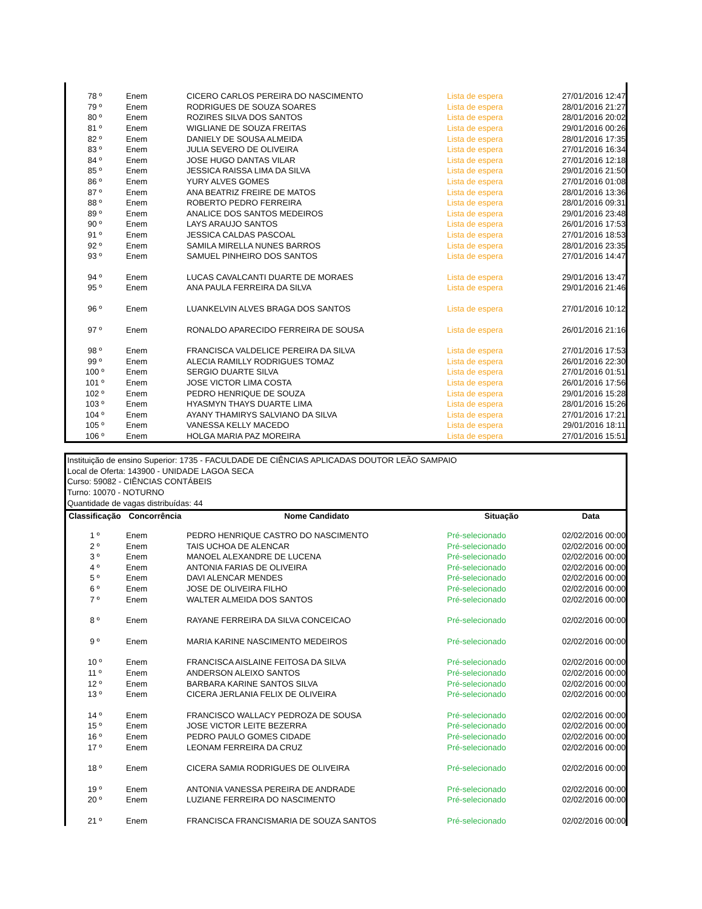| 78 º | Enem | CICERO CARLOS PEREIRA DO NASCIMENTO | Lista de espera | 27/01/2016 12:47 |
| 79 º | Enem | RODRIGUES DE SOUZA SOARES | Lista de espera | 28/01/2016 21:27 |
| 80 º | Enem | ROZIRES SILVA DOS SANTOS | Lista de espera | 28/01/2016 20:02 |
| 81 º | Enem | WIGLIANE DE SOUZA FREITAS | Lista de espera | 29/01/2016 00:26 |
| 82 º | Enem | DANIELY DE SOUSA ALMEIDA | Lista de espera | 28/01/2016 17:35 |
| 83 º | Enem | JULIA SEVERO DE OLIVEIRA | Lista de espera | 27/01/2016 16:34 |
| 84 º | Enem | JOSE HUGO DANTAS VILAR | Lista de espera | 27/01/2016 12:18 |
| 85 º | Enem | JESSICA RAISSA LIMA DA SILVA | Lista de espera | 29/01/2016 21:50 |
| 86 º | Enem | YURY ALVES GOMES | Lista de espera | 27/01/2016 01:08 |
| 87 º | Enem | ANA BEATRIZ FREIRE DE MATOS | Lista de espera | 28/01/2016 13:36 |
| 88 º | Enem | ROBERTO PEDRO FERREIRA | Lista de espera | 28/01/2016 09:31 |
| 89 º | Enem | ANALICE DOS SANTOS MEDEIROS | Lista de espera | 29/01/2016 23:48 |
| 90 º | Enem | LAYS ARAUJO SANTOS | Lista de espera | 26/01/2016 17:53 |
| 91 º | Enem | JESSICA CALDAS PASCOAL | Lista de espera | 27/01/2016 18:53 |
| 92 º | Enem | SAMILA MIRELLA NUNES BARROS | Lista de espera | 28/01/2016 23:35 |
| 93 º | Enem | SAMUEL PINHEIRO DOS SANTOS | Lista de espera | 27/01/2016 14:47 |
| 94 º | Enem | LUCAS CAVALCANTI DUARTE DE MORAES | Lista de espera | 29/01/2016 13:47 |
| 95 º | Enem | ANA PAULA FERREIRA DA SILVA | Lista de espera | 29/01/2016 21:46 |
| 96 º | Enem | LUANKELVIN ALVES BRAGA DOS SANTOS | Lista de espera | 27/01/2016 10:12 |
| 97 º | Enem | RONALDO APARECIDO FERREIRA DE SOUSA | Lista de espera | 26/01/2016 21:16 |
| 98 º | Enem | FRANCISCA VALDELICE PEREIRA DA SILVA | Lista de espera | 27/01/2016 17:53 |
| 99 º | Enem | ALECIA RAMILLY RODRIGUES TOMAZ | Lista de espera | 26/01/2016 22:30 |
| 100 º | Enem | SERGIO DUARTE SILVA | Lista de espera | 27/01/2016 01:51 |
| 101 º | Enem | JOSE VICTOR LIMA COSTA | Lista de espera | 26/01/2016 17:56 |
| 102 º | Enem | PEDRO HENRIQUE DE SOUZA | Lista de espera | 29/01/2016 15:28 |
| 103 º | Enem | HYASMYN THAYS DUARTE LIMA | Lista de espera | 28/01/2016 15:26 |
| 104 º | Enem | AYANY THAMIRYS SALVIANO DA SILVA | Lista de espera | 27/01/2016 17:21 |
| 105 º | Enem | VANESSA KELLY MACEDO | Lista de espera | 29/01/2016 18:11 |
| 106 º | Enem | HOLGA MARIA PAZ MOREIRA | Lista de espera | 27/01/2016 15:51 |
Instituição de ensino Superior: 1735 - FACULDADE DE CIÊNCIAS APLICADAS DOUTOR LEÃO SAMPAIO
Local de Oferta: 143900 - UNIDADE LAGOA SECA
Curso: 59082 - CIÊNCIAS CONTÁBEIS
Turno: 10070 - NOTURNO
Quantidade de vagas distribuídas: 44
| Classificação | Concorrência | Nome Candidato | Situação | Data |
| --- | --- | --- | --- | --- |
| 1 º | Enem | PEDRO HENRIQUE CASTRO DO NASCIMENTO | Pré-selecionado | 02/02/2016 00:00 |
| 2 º | Enem | TAIS UCHOA DE ALENCAR | Pré-selecionado | 02/02/2016 00:00 |
| 3 º | Enem | MANOEL ALEXANDRE DE LUCENA | Pré-selecionado | 02/02/2016 00:00 |
| 4 º | Enem | ANTONIA FARIAS DE OLIVEIRA | Pré-selecionado | 02/02/2016 00:00 |
| 5 º | Enem | DAVI ALENCAR MENDES | Pré-selecionado | 02/02/2016 00:00 |
| 6 º | Enem | JOSE DE OLIVEIRA FILHO | Pré-selecionado | 02/02/2016 00:00 |
| 7 º | Enem | WALTER ALMEIDA DOS SANTOS | Pré-selecionado | 02/02/2016 00:00 |
| 8 º | Enem | RAYANE FERREIRA DA SILVA CONCEICAO | Pré-selecionado | 02/02/2016 00:00 |
| 9 º | Enem | MARIA KARINE NASCIMENTO MEDEIROS | Pré-selecionado | 02/02/2016 00:00 |
| 10 º | Enem | FRANCISCA AISLAINE FEITOSA DA SILVA | Pré-selecionado | 02/02/2016 00:00 |
| 11 º | Enem | ANDERSON ALEIXO SANTOS | Pré-selecionado | 02/02/2016 00:00 |
| 12 º | Enem | BARBARA KARINE SANTOS SILVA | Pré-selecionado | 02/02/2016 00:00 |
| 13 º | Enem | CICERA JERLANIA FELIX DE OLIVEIRA | Pré-selecionado | 02/02/2016 00:00 |
| 14 º | Enem | FRANCISCO WALLACY PEDROZA DE SOUSA | Pré-selecionado | 02/02/2016 00:00 |
| 15 º | Enem | JOSE VICTOR LEITE BEZERRA | Pré-selecionado | 02/02/2016 00:00 |
| 16 º | Enem | PEDRO PAULO GOMES CIDADE | Pré-selecionado | 02/02/2016 00:00 |
| 17 º | Enem | LEONAM FERREIRA DA CRUZ | Pré-selecionado | 02/02/2016 00:00 |
| 18 º | Enem | CICERA SAMIA RODRIGUES DE OLIVEIRA | Pré-selecionado | 02/02/2016 00:00 |
| 19 º | Enem | ANTONIA VANESSA PEREIRA DE ANDRADE | Pré-selecionado | 02/02/2016 00:00 |
| 20 º | Enem | LUZIANE FERREIRA DO NASCIMENTO | Pré-selecionado | 02/02/2016 00:00 |
| 21 º | Enem | FRANCISCA FRANCISMARIA DE SOUZA SANTOS | Pré-selecionado | 02/02/2016 00:00 |